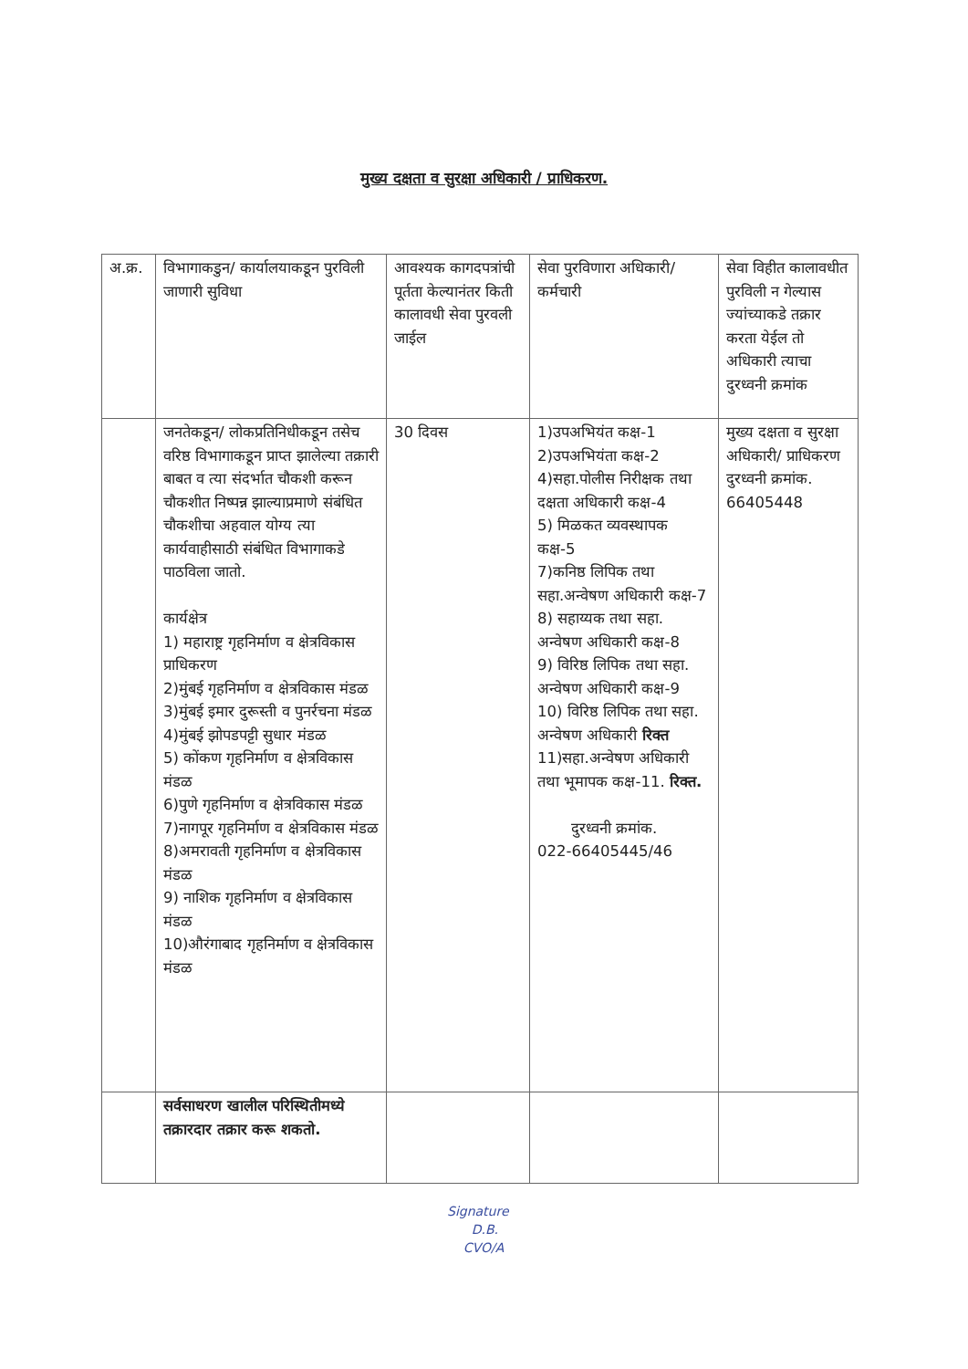मुख्य दक्षता व सुरक्षा अधिकारी / प्राधिकरण.
| अ.क्र. | विभागाकडुन/ कार्यालयाकडून पुरविली जाणारी सुविधा | आवश्यक कागदपत्रांची पूर्तता केल्यानंतर किती कालावधी सेवा पुरवली जाईल | सेवा पुरविणारा अधिकारी/ कर्मचारी | सेवा विहीत कालावधीत पुरविली न गेल्यास ज्यांच्याकडे तक्रार करता येईल तो अधिकारी त्याचा दुरध्वनी क्रमांक |
| | जनतेकडून/ लोकप्रतिनिधीकडून तसेच वरिष्ठ विभागाकडून प्राप्त झालेल्या तक्रारी बाबत व त्या संदर्भात चौकशी करून चौकशीत निष्पन्न झाल्याप्रमाणे संबंधित चौकशीचा अहवाल योग्य त्या कार्यवाहीसाठी संबंधित विभागाकडे पाठविला जातो. कार्यक्षेत्र 1) महाराष्ट्र गृहनिर्माण व क्षेत्रविकास प्राधिकरण 2)मुंबई गृहनिर्माण व क्षेत्रविकास मंडळ 3)मुंबई इमार दुरूस्ती व पुनर्रचना मंडळ 4)मुंबई झोपडपट्टी सुधार मंडळ 5) कोंकण गृहनिर्माण व क्षेत्रविकास मंडळ 6)पुणे गृहनिर्माण व क्षेत्रविकास मंडळ 7)नागपूर गृहनिर्माण व क्षेत्रविकास मंडळ 8)अमरावती गृहनिर्माण व क्षेत्रविकास मंडळ 9) नाशिक गृहनिर्माण व क्षेत्रविकास मंडळ 10)औरंगाबाद गृहनिर्माण व क्षेत्रविकास मंडळ | 30 दिवस | 1)उपअभियंत कक्ष-1 2)उपअभियंता कक्ष-2 4)सहा.पोलीस निरीक्षक तथा दक्षता अधिकारी कक्ष-4 5) मिळकत व्यवस्थापक कक्ष-5 7)कनिष्ठ लिपिक तथा सहा.अन्वेषण अधिकारी कक्ष-7 8) सहाय्यक तथा सहा. अन्वेषण अधिकारी कक्ष-8 9) विरिष्ठ लिपिक तथा सहा. अन्वेषण अधिकारी कक्ष-9 10) विरिष्ठ लिपिक तथा सहा. अन्वेषण अधिकारी रिक्त 11)सहा.अन्वेषण अधिकारी तथा भूमापक कक्ष-11. रिक्त. दुरध्वनी क्रमांक. 022-66405445/46 | मुख्य दक्षता व सुरक्षा अधिकारी/ प्राधिकरण दुरध्वनी क्रमांक. 66405448 |
| | सर्वसाधरण खालील परिस्थितीमध्ये तक्रारदार तक्रार करू शकतो. | | | |
Signature
D.B.
CVO/A